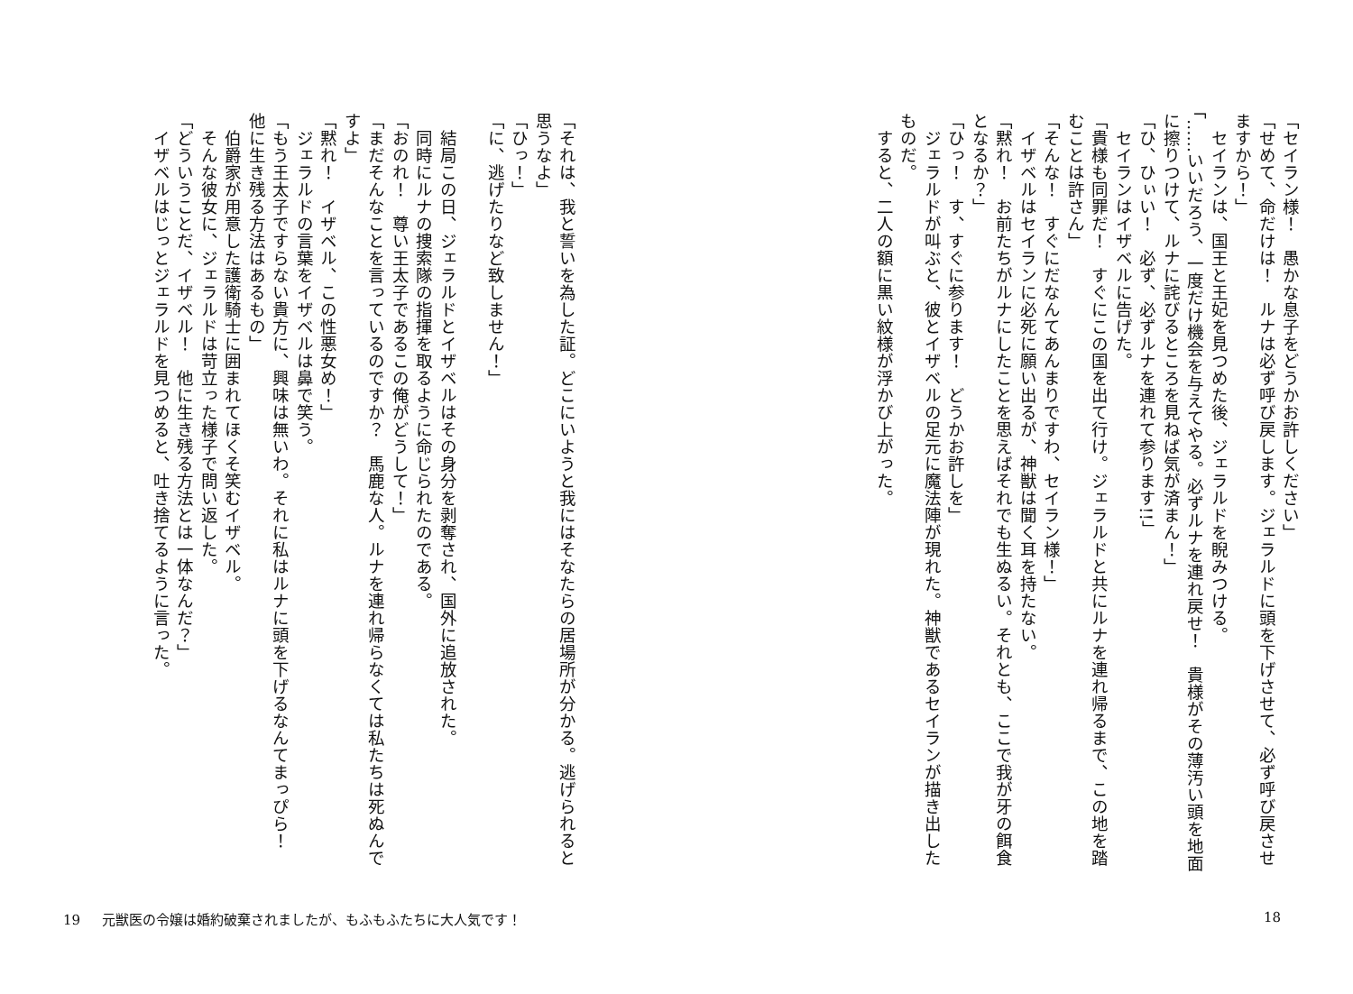「セイラン様！　愚かな息子をどうかお許しください」
「せめて、命だけは！　ルナは必ず呼び戻します。ジェラルドに頭を下げさせて、必ず呼び戻させますから！」
セイランは、国王と王妃を見つめた後、ジェラルドを睨みつける。
「……いいだろう、一度だけ機会を与えてやる。必ずルナを連れ戻せ！　貴様がその薄汚い頭を地面に擦りつけて、ルナに詫びるところを見ねば気が済まん！」
「ひ、ひぃい！　必ず、必ずルナを連れて参ります!!」
セイランはイザベルに告げた。
「貴様も同罪だ！　すぐにこの国を出て行け。ジェラルドと共にルナを連れ帰るまで、この地を踏むことは許さん」
「そんな！　すぐにだなんてあんまりですわ、セイラン様！」
イザベルはセイランに必死に願い出るが、神獣は聞く耳を持たない。
「黙れ！　お前たちがルナにしたことを思えばそれでも生ぬるい。それとも、ここで我が牙の餌食となるか？」
「ひっ！　す、すぐに参ります！　どうかお許しを」
ジェラルドが叫ぶと、彼とイザベルの足元に魔法陣が現れた。神獣であるセイランが描き出したものだ。
すると、二人の額に黒い紋様が浮かび上がった。
18
「それは、我と誓いを為した証。どこにいようと我にはそなたらの居場所が分かる。逃げられると思うなよ」
「ひっ！」
「に、逃げたりなど致しません！」
　
結局この日、ジェラルドとイザベルはその身分を剥奪され、国外に追放された。
同時にルナの捜索隊の指揮を取るように命じられたのである。
「おのれ！　尊い王太子であるこの俺がどうして！」
「まだそんなことを言っているのですか？　馬鹿な人。ルナを連れ帰らなくては私たちは死ぬんですよ」
「黙れ！　イザベル、この性悪女め！」
ジェラルドの言葉をイザベルは鼻で笑う。
「もう王太子ですらない貴方に、興味は無いわ。それに私はルナに頭を下げるなんてまっぴら！　他に生き残る方法はあるもの」
伯爵家が用意した護衛騎士に囲まれてほくそ笑むイザベル。
そんな彼女に、ジェラルドは苛立った様子で問い返した。
「どういうことだ、イザベル！　他に生き残る方法とは一体なんだ？」
イザベルはじっとジェラルドを見つめると、吐き捨てるように言った。
19 元獣医の令嬢は婚約破棄されましたが、もふもふたちに大人気です！